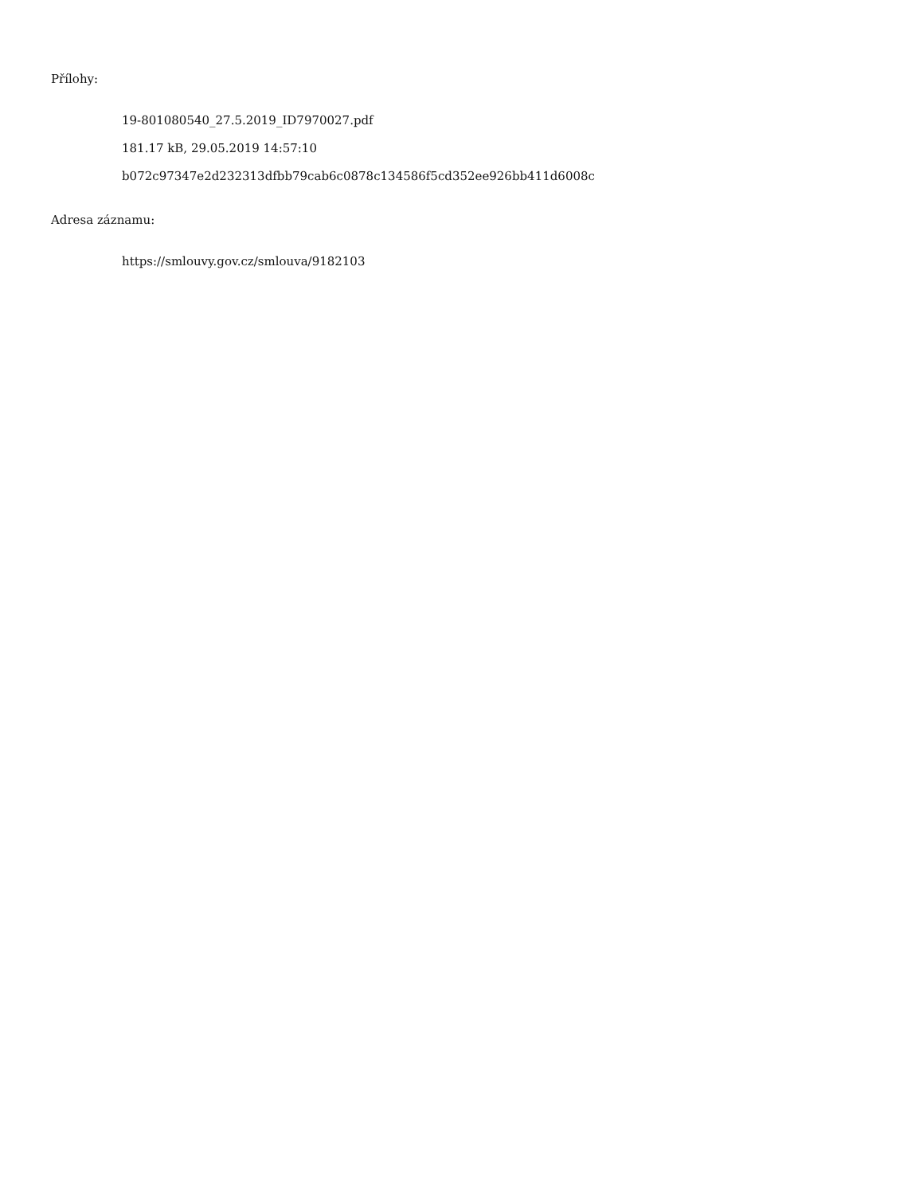Přílohy:
19-801080540_27.5.2019_ID7970027.pdf
181.17 kB, 29.05.2019 14:57:10
b072c97347e2d232313dfbb79cab6c0878c134586f5cd352ee926bb411d6008c
Adresa záznamu:
https://smlouvy.gov.cz/smlouva/9182103